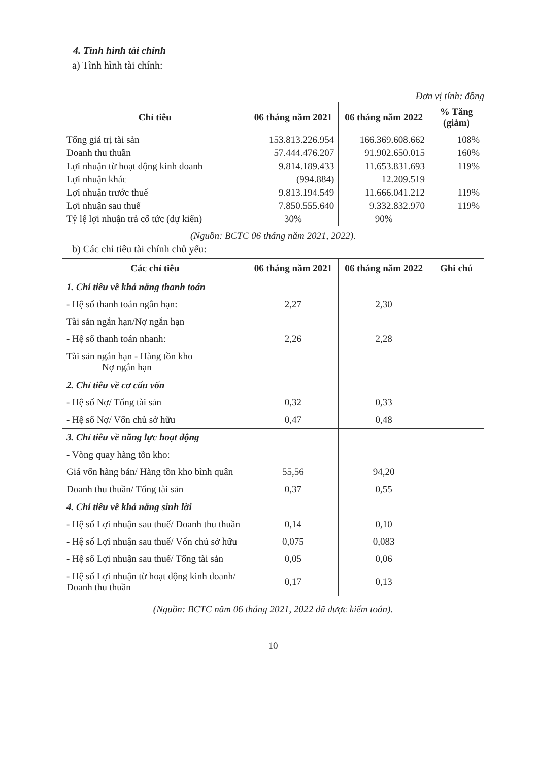4. Tình hình tài chính
a) Tình hình tài chính:
Đơn vị tính: đồng
| Chỉ tiêu | 06 tháng năm 2021 | 06 tháng năm 2022 | % Tăng (giảm) |
| --- | --- | --- | --- |
| Tổng giá trị tài sản | 153.813.226.954 | 166.369.608.662 | 108% |
| Doanh thu thuần | 57.444.476.207 | 91.902.650.015 | 160% |
| Lợi nhuận từ hoạt động kinh doanh | 9.814.189.433 | 11.653.831.693 | 119% |
| Lợi nhuận khác | (994.884) | 12.209.519 | |
| Lợi nhuận trước thuế | 9.813.194.549 | 11.666.041.212 | 119% |
| Lợi nhuận sau thuế | 7.850.555.640 | 9.332.832.970 | 119% |
| Tỷ lệ lợi nhuận trả cổ tức (dự kiến) | 30% | 90% | |
(Nguồn: BCTC 06 tháng năm 2021, 2022).
b) Các chỉ tiêu tài chính chủ yếu:
| Các chỉ tiêu | 06 tháng năm 2021 | 06 tháng năm 2022 | Ghi chú |
| --- | --- | --- | --- |
| 1. Chỉ tiêu về khả năng thanh toán | | | |
| - Hệ số thanh toán ngắn hạn: | 2,27 | 2,30 | |
| Tài sản ngắn hạn/Nợ ngắn hạn | | | |
| - Hệ số thanh toán nhanh: | 2,26 | 2,28 | |
| Tài sản ngắn hạn - Hàng tồn kho Nợ ngắn hạn | | | |
| 2. Chỉ tiêu về cơ cấu vốn | | | |
| - Hệ số Nợ/ Tổng tài sản | 0,32 | 0,33 | |
| - Hệ số Nợ/ Vốn chủ sở hữu | 0,47 | 0,48 | |
| 3. Chỉ tiêu về năng lực hoạt động | | | |
| - Vòng quay hàng tồn kho: | | | |
| Giá vốn hàng bán/ Hàng tồn kho bình quân | 55,56 | 94,20 | |
| Doanh thu thuần/ Tổng tài sản | 0,37 | 0,55 | |
| 4. Chỉ tiêu về khả năng sinh lời | | | |
| - Hệ số Lợi nhuận sau thuế/ Doanh thu thuần | 0,14 | 0,10 | |
| - Hệ số Lợi nhuận sau thuế/ Vốn chủ sở hữu | 0,075 | 0,083 | |
| - Hệ số Lợi nhuận sau thuế/ Tổng tài sản | 0,05 | 0,06 | |
| - Hệ số Lợi nhuận từ hoạt động kinh doanh/ Doanh thu thuần | 0,17 | 0,13 | |
(Nguồn: BCTC năm 06 tháng 2021, 2022 đã được kiểm toán).
10